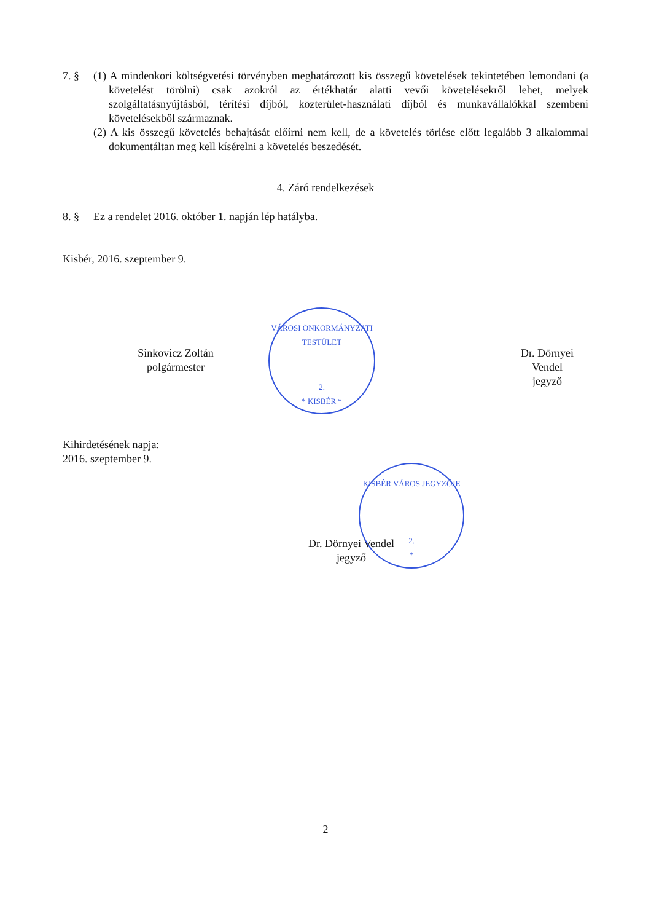7. § (1) A mindenkori költségvetési törvényben meghatározott kis összegű követelések tekintetében lemondani (a követelést törölni) csak azokról az értékhatár alatti vevői követelésekről lehet, melyek szolgáltatásnyújtásból, térítési díjból, közterület-használati díjból és munkavállalókkal szembeni követelésekből származnak.
(2) A kis összegű követelés behajtását előírni nem kell, de a követelés törlése előtt legalább 3 alkalommal dokumentáltan meg kell kísérelni a követelés beszedését.
4. Záró rendelkezések
8. § Ez a rendelet 2016. október 1. napján lép hatályba.
Kisbér, 2016. szeptember 9.
Sinkovicz Zoltán
polgármester
Dr. Dörnyei Vendel
jegyző
Kihirdetésének napja:
2016. szeptember 9.
Dr. Dörnyei Vendel
jegyző
VÁROSI ÖNKORMÁNYZATI TESTÜLET
2.
* KISBÉR *
KISBÉR VÁROS JEGYZŐJE
2.
*
2